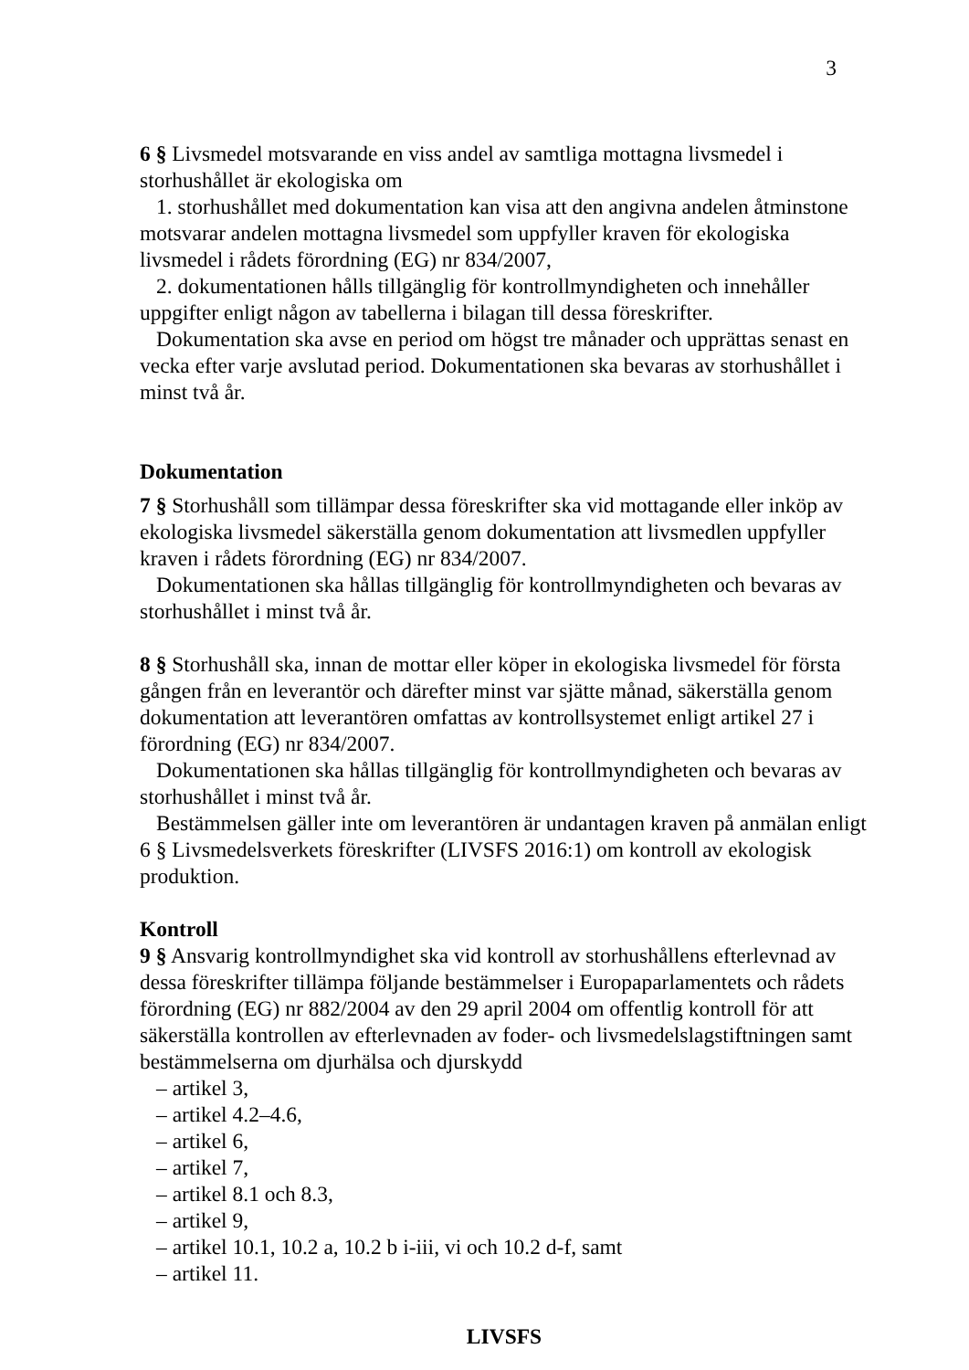3
6 § Livsmedel motsvarande en viss andel av samtliga mottagna livsmedel i storhushållet är ekologiska om
1. storhushållet med dokumentation kan visa att den angivna andelen åtminstone motsvarar andelen mottagna livsmedel som uppfyller kraven för ekologiska livsmedel i rådets förordning (EG) nr 834/2007,
2. dokumentationen hålls tillgänglig för kontrollmyndigheten och innehåller uppgifter enligt någon av tabellerna i bilagan till dessa föreskrifter.
Dokumentation ska avse en period om högst tre månader och upprättas senast en vecka efter varje avslutad period. Dokumentationen ska bevaras av storhushållet i minst två år.
Dokumentation
7 § Storhushåll som tillämpar dessa föreskrifter ska vid mottagande eller inköp av ekologiska livsmedel säkerställa genom dokumentation att livsmedlen uppfyller kraven i rådets förordning (EG) nr 834/2007.
Dokumentationen ska hållas tillgänglig för kontrollmyndigheten och bevaras av storhushållet i minst två år.
8 § Storhushåll ska, innan de mottar eller köper in ekologiska livsmedel för första gången från en leverantör och därefter minst var sjätte månad, säkerställa genom dokumentation att leverantören omfattas av kontrollsystemet enligt artikel 27 i förordning (EG) nr 834/2007.
Dokumentationen ska hållas tillgänglig för kontrollmyndigheten och bevaras av storhushållet i minst två år.
Bestämmelsen gäller inte om leverantören är undantagen kraven på anmälan enligt 6 § Livsmedelsverkets föreskrifter (LIVSFS 2016:1) om kontroll av ekologisk produktion.
Kontroll
9 § Ansvarig kontrollmyndighet ska vid kontroll av storhushållens efterlevnad av dessa föreskrifter tillämpa följande bestämmelser i Europaparlamentets och rådets förordning (EG) nr 882/2004 av den 29 april 2004 om offentlig kontroll för att säkerställa kontrollen av efterlevnaden av foder- och livsmedelslagstiftningen samt bestämmelserna om djurhälsa och djurskydd
– artikel 3,
– artikel 4.2–4.6,
– artikel 6,
– artikel 7,
– artikel 8.1 och 8.3,
– artikel 9,
– artikel 10.1, 10.2 a, 10.2 b i-iii, vi och 10.2 d-f, samt
– artikel 11.
LIVSFS